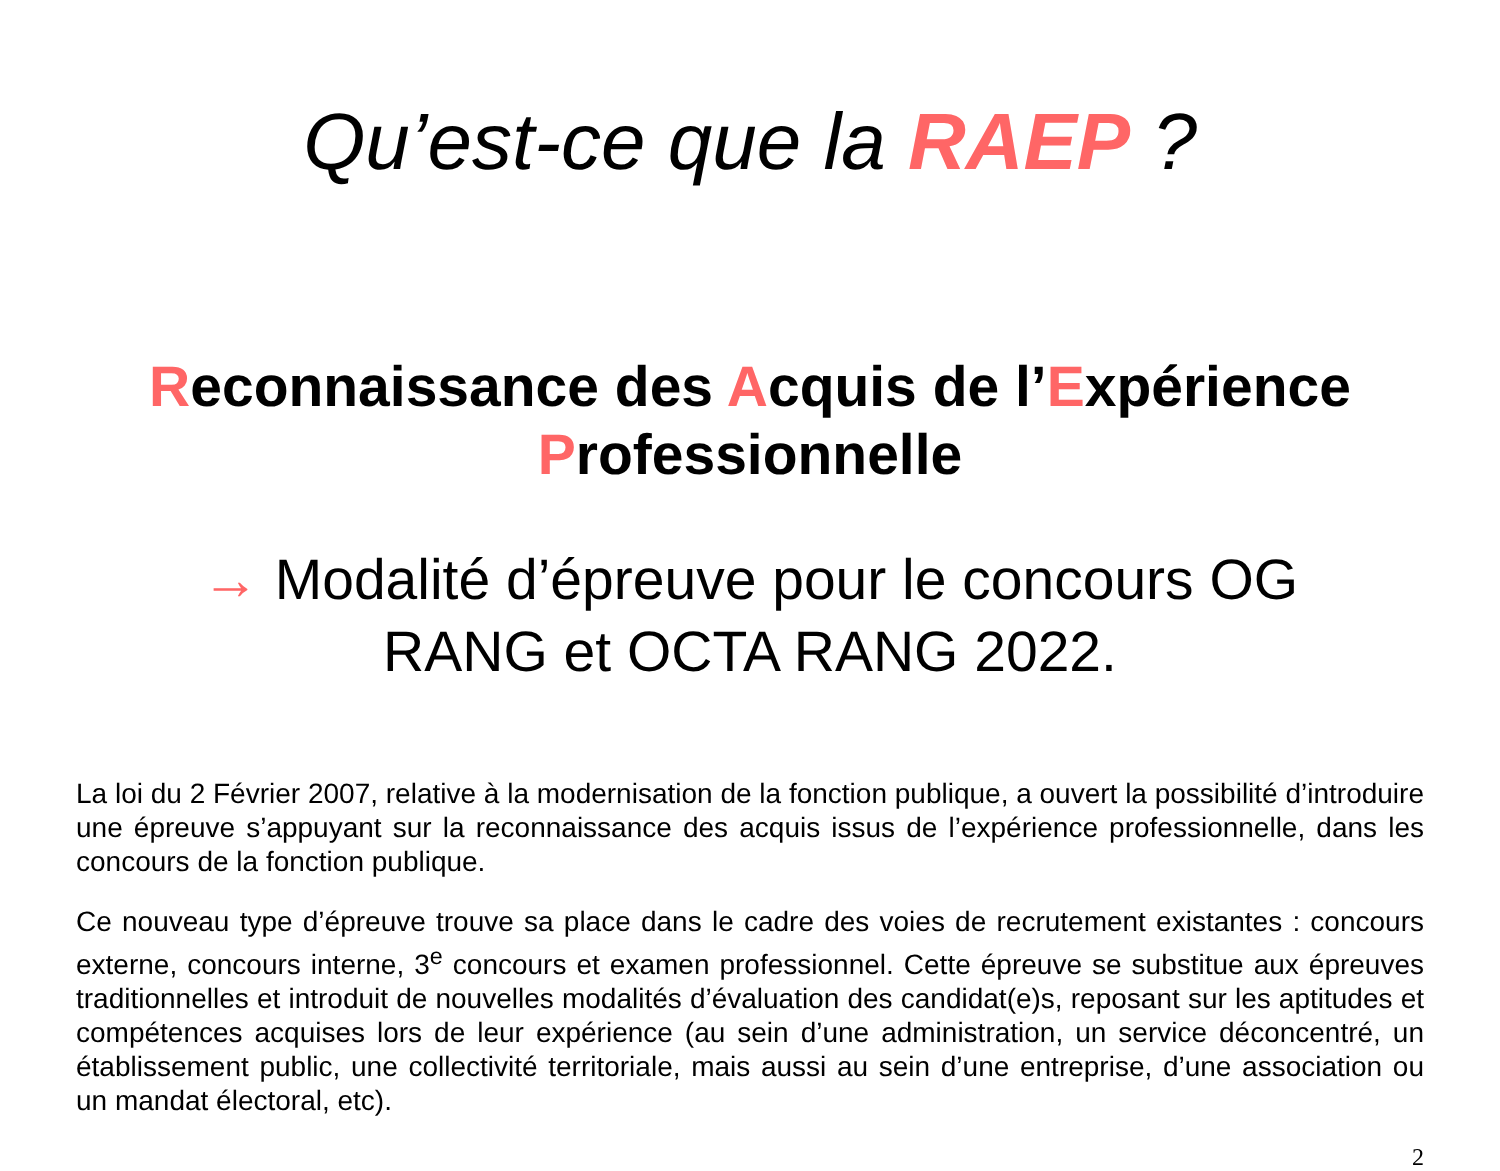Qu’est-ce que la RAEP ?
Reconnaissance des Acquis de l’Expérience
Professionnelle
→ Modalité d’épreuve pour le concours OG
RANG et OCTA RANG 2022.
La loi du 2 Février 2007, relative à la modernisation de la fonction publique, a ouvert la possibilité d’introduire une épreuve s’appuyant sur la reconnaissance des acquis issus de l’expérience professionnelle, dans les concours de la fonction publique.
Ce nouveau type d’épreuve trouve sa place dans le cadre des voies de recrutement existantes : concours externe, concours interne, 3<sup>e</sup> concours et examen professionnel. Cette épreuve se substitue aux épreuves traditionnelles et introduit de nouvelles modalités d’évaluation des candidat(e)s, reposant sur les aptitudes et compétences acquises lors de leur expérience (au sein d’une administration, un service déconcentré, un établissement public, une collectivité territoriale, mais aussi au sein d’une entreprise, d’une association ou un mandat électoral, etc).
2